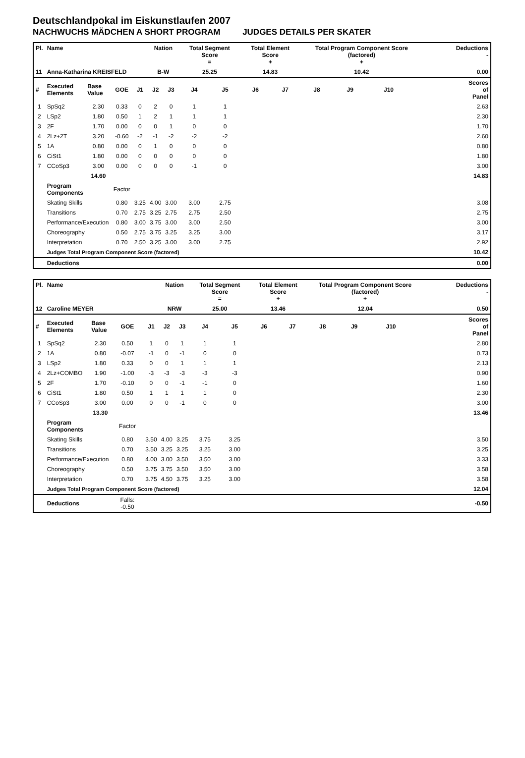Deutschlandpokal im Eiskunstlaufen 2007
NACHWUCHS MÄDCHEN A SHORT PROGRAM JUDGES DETAILS PER SKATER
| Pl. | Name | | | | Nation | | Total Segment Score = | | Total Element Score + | | Total Program Component Score (factored) + | | | | Deductions - | |
| --- | --- | --- | --- | --- | --- | --- | --- | --- | --- | --- | --- | --- | --- | --- | --- | --- |
| 11 | Anna-Katharina KREISFELD | | | | B-W | | 25.25 | | 14.83 | | 10.42 | | | | 0.00 | |
| # | Executed Elements | Base Value | GOE | J1 | J2 | J3 | J4 | J5 | J6 | J7 | J8 | J9 | J10 | | | Scores of Panel |
| 1 | SpSq2 | 2.30 | 0.33 | 0 | 2 | 0 | 1 | 1 | | | | | | | | 2.63 |
| 2 | LSp2 | 1.80 | 0.50 | 1 | 2 | 1 | 1 | 1 | | | | | | | | 2.30 |
| 3 | 2F | 1.70 | 0.00 | 0 | 0 | 1 | 0 | 0 | | | | | | | | 1.70 |
| 4 | 2Lz+2T | 3.20 | -0.60 | -2 | -1 | -2 | -2 | -2 | | | | | | | | 2.60 |
| 5 | 1A | 0.80 | 0.00 | 0 | 1 | 0 | 0 | 0 | | | | | | | | 0.80 |
| 6 | CiSt1 | 1.80 | 0.00 | 0 | 0 | 0 | 0 | 0 | | | | | | | | 1.80 |
| 7 | CCoSp3 | 3.00 | 0.00 | 0 | 0 | 0 | -1 | 0 | | | | | | | | 3.00 |
| | | 14.60 | | | | | | | | | | | | | | 14.83 |
| | Program Components | | Factor | | | | | | | | | | | | | |
| | Skating Skills | | 0.80 | 3.25 | 4.00 | 3.00 | 3.00 | 2.75 | | | | | | | | 3.08 |
| | Transitions | | 0.70 | 2.75 | 3.25 | 2.75 | 2.75 | 2.50 | | | | | | | | 2.75 |
| | Performance/Execution | | 0.80 | 3.00 | 3.75 | 3.00 | 3.00 | 2.50 | | | | | | | | 3.00 |
| | Choreography | | 0.50 | 2.75 | 3.75 | 3.25 | 3.25 | 3.00 | | | | | | | | 3.17 |
| | Interpretation | | 0.70 | 2.50 | 3.25 | 3.00 | 3.00 | 2.75 | | | | | | | | 2.92 |
| | Judges Total Program Component Score (factored) | | | | | | | | | | | | | | | 10.42 |
| | Deductions | | | | | | | | | | | | | | | 0.00 |
| Pl. | Name | | | | Nation | | Total Segment Score = | | Total Element Score + | | Total Program Component Score (factored) + | | | | Deductions - | |
| --- | --- | --- | --- | --- | --- | --- | --- | --- | --- | --- | --- | --- | --- | --- | --- | --- |
| 12 | Caroline MEYER | | | | NRW | | 25.00 | | 13.46 | | 12.04 | | | | 0.50 | |
| # | Executed Elements | Base Value | GOE | J1 | J2 | J3 | J4 | J5 | J6 | J7 | J8 | J9 | J10 | | | Scores of Panel |
| 1 | SpSq2 | 2.30 | 0.50 | 1 | 0 | 1 | 1 | 1 | | | | | | | | 2.80 |
| 2 | 1A | 0.80 | -0.07 | -1 | 0 | -1 | 0 | 0 | | | | | | | | 0.73 |
| 3 | LSp2 | 1.80 | 0.33 | 0 | 0 | 1 | 1 | 1 | | | | | | | | 2.13 |
| 4 | 2Lz+COMBO | 1.90 | -1.00 | -3 | -3 | -3 | -3 | -3 | | | | | | | | 0.90 |
| 5 | 2F | 1.70 | -0.10 | 0 | 0 | -1 | -1 | 0 | | | | | | | | 1.60 |
| 6 | CiSt1 | 1.80 | 0.50 | 1 | 1 | 1 | 1 | 0 | | | | | | | | 2.30 |
| 7 | CCoSp3 | 3.00 | 0.00 | 0 | 0 | -1 | 0 | 0 | | | | | | | | 3.00 |
| | | 13.30 | | | | | | | | | | | | | | 13.46 |
| | Program Components | | Factor | | | | | | | | | | | | | |
| | Skating Skills | | 0.80 | 3.50 | 4.00 | 3.25 | 3.75 | 3.25 | | | | | | | | 3.50 |
| | Transitions | | 0.70 | 3.50 | 3.25 | 3.25 | 3.25 | 3.00 | | | | | | | | 3.25 |
| | Performance/Execution | | 0.80 | 4.00 | 3.00 | 3.50 | 3.50 | 3.00 | | | | | | | | 3.33 |
| | Choreography | | 0.50 | 3.75 | 3.75 | 3.50 | 3.50 | 3.00 | | | | | | | | 3.58 |
| | Interpretation | | 0.70 | 3.75 | 4.50 | 3.75 | 3.25 | 3.00 | | | | | | | | 3.58 |
| | Judges Total Program Component Score (factored) | | | | | | | | | | | | | | | 12.04 |
| | Deductions | | Falls: -0.50 | | | | | | | | | | | | | -0.50 |